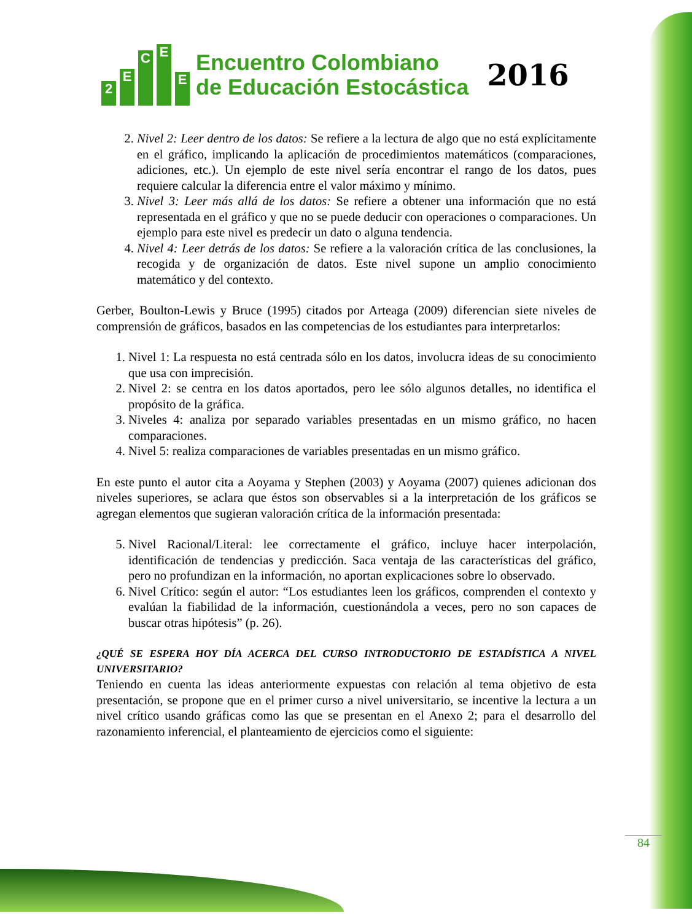2 ECEE
Encuentro Colombiano
de Educación Estocástica
2016
2. Nivel 2: Leer dentro de los datos: Se refiere a la lectura de algo que no está explícitamente en el gráfico, implicando la aplicación de procedimientos matemáticos (comparaciones, adiciones, etc.). Un ejemplo de este nivel sería encontrar el rango de los datos, pues requiere calcular la diferencia entre el valor máximo y mínimo.
3. Nivel 3: Leer más allá de los datos: Se refiere a obtener una información que no está representada en el gráfico y que no se puede deducir con operaciones o comparaciones. Un ejemplo para este nivel es predecir un dato o alguna tendencia.
4. Nivel 4: Leer detrás de los datos: Se refiere a la valoración crítica de las conclusiones, la recogida y de organización de datos. Este nivel supone un amplio conocimiento matemático y del contexto.
Gerber, Boulton-Lewis y Bruce (1995) citados por Arteaga (2009) diferencian siete niveles de comprensión de gráficos, basados en las competencias de los estudiantes para interpretarlos:
1. Nivel 1: La respuesta no está centrada sólo en los datos, involucra ideas de su conocimiento que usa con imprecisión.
2. Nivel 2: se centra en los datos aportados, pero lee sólo algunos detalles, no identifica el propósito de la gráfica.
3. Niveles 4: analiza por separado variables presentadas en un mismo gráfico, no hacen comparaciones.
4. Nivel 5: realiza comparaciones de variables presentadas en un mismo gráfico.
En este punto el autor cita a Aoyama y Stephen (2003) y Aoyama (2007) quienes adicionan dos niveles superiores, se aclara que éstos son observables si a la interpretación de los gráficos se agregan elementos que sugieran valoración crítica de la información presentada:
5. Nivel Racional/Literal: lee correctamente el gráfico, incluye hacer interpolación, identificación de tendencias y predicción. Saca ventaja de las características del gráfico, pero no profundizan en la información, no aportan explicaciones sobre lo observado.
6. Nivel Crítico: según el autor: “Los estudiantes leen los gráficos, comprenden el contexto y evalúan la fiabilidad de la información, cuestionándola a veces, pero no son capaces de buscar otras hipótesis” (p. 26).
¿QUÉ SE ESPERA HOY DÍA ACERCA DEL CURSO INTRODUCTORIO DE ESTADÍSTICA A NIVEL UNIVERSITARIO?
Teniendo en cuenta las ideas anteriormente expuestas con relación al tema objetivo de esta presentación, se propone que en el primer curso a nivel universitario, se incentive la lectura a un nivel crítico usando gráficas como las que se presentan en el Anexo 2; para el desarrollo del razonamiento inferencial, el planteamiento de ejercicios como el siguiente:
84